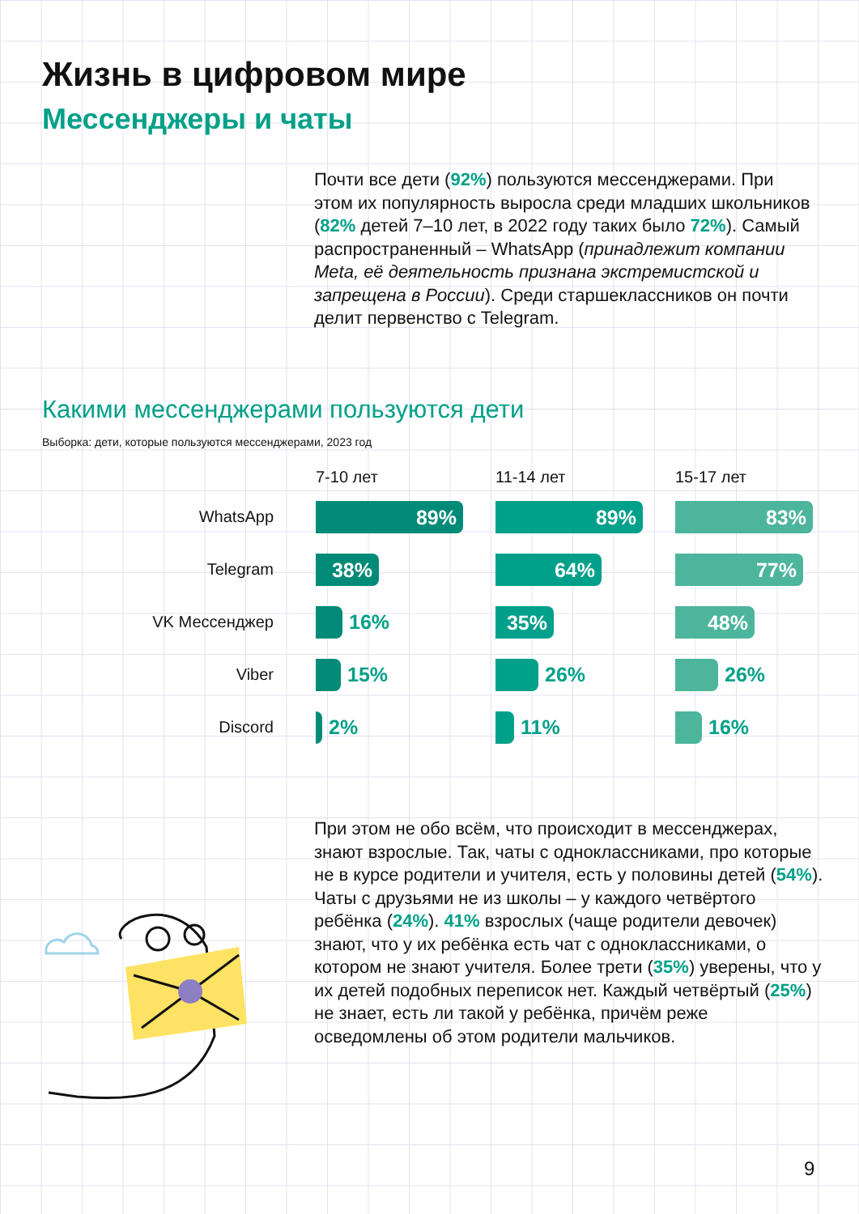Жизнь в цифровом мире
Мессенджеры и чаты
Почти все дети (92%) пользуются мессенджерами. При этом их популярность выросла среди младших школьников (82% детей 7–10 лет, в 2022 году таких было 72%). Самый распространенный – WhatsApp (принадлежит компании Meta, её деятельность признана экстремистской и запрещена в России). Среди старшеклассников он почти делит первенство с Telegram.
Какими мессенджерами пользуются дети
Выборка: дети, которые пользуются мессенджерами, 2023 год
| | 7-10 лет | 11-14 лет | 15-17 лет |
| --- | --- | --- | --- |
| WhatsApp | 89% | 89% | 83% |
| Telegram | 38% | 64% | 77% |
| VK Мессенджер | 16% | 35% | 48% |
| Viber | 15% | 26% | 26% |
| Discord | 2% | 11% | 16% |
При этом не обо всём, что происходит в мессенджерах, знают взрослые. Так, чаты с одноклассниками, про которые не в курсе родители и учителя, есть у половины детей (54%). Чаты с друзьями не из школы – у каждого четвёртого ребёнка (24%). 41% взрослых (чаще родители девочек) знают, что у их ребёнка есть чат с одноклассниками, о котором не знают учителя. Более трети (35%) уверены, что у их детей подобных переписок нет. Каждый четвёртый (25%) не знает, есть ли такой у ребёнка, причём реже осведомлены об этом родители мальчиков.
9